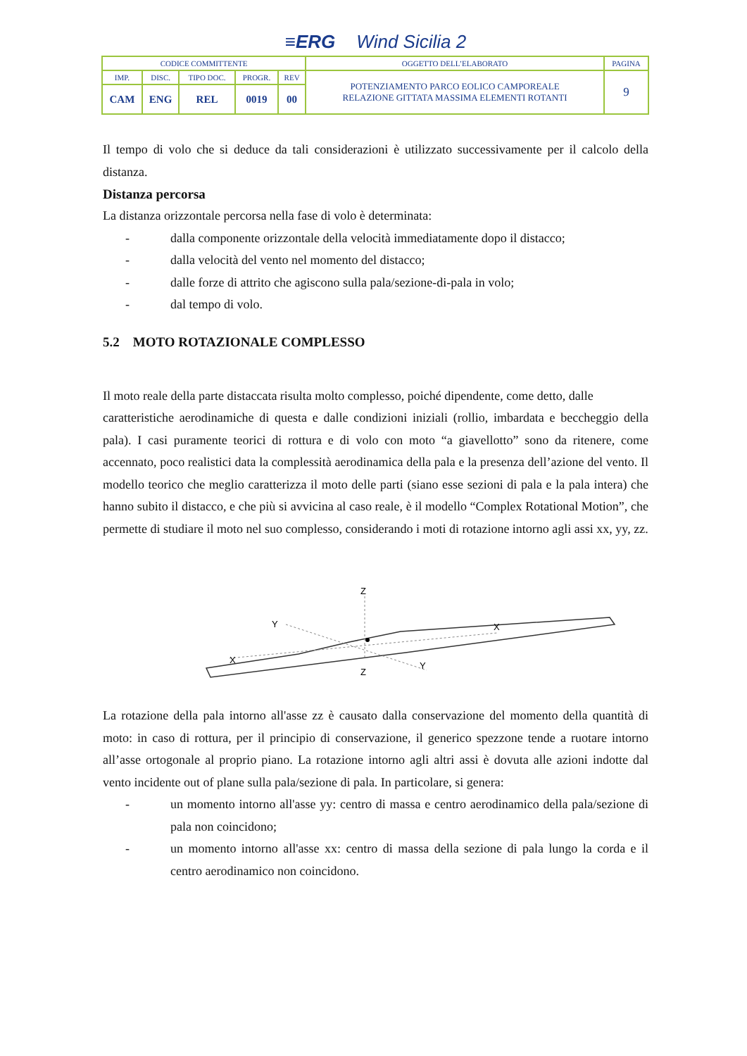≡ERG Wind Sicilia 2
| CODICE COMMITTENTE | | | | | OGGETTO DELL’ELABORATO | PAGINA |
| IMP. | DISC. | TIPO DOC. | PROGR. | REV | POTENZIAMENTO PARCO EOLICO CAMPOREALE RELAZIONE GITTATA MASSIMA ELEMENTI ROTANTI | 9 |
| CAM | ENG | REL | 0019 | 00 | | |
Il tempo di volo che si deduce da tali considerazioni è utilizzato successivamente per il calcolo della distanza.
Distanza percorsa
La distanza orizzontale percorsa nella fase di volo è determinata:
- dalla componente orizzontale della velocità immediatamente dopo il distacco;
- dalla velocità del vento nel momento del distacco;
- dalle forze di attrito che agiscono sulla pala/sezione-di-pala in volo;
- dal tempo di volo.
5.2 MOTO ROTAZIONALE COMPLESSO
Il moto reale della parte distaccata risulta molto complesso, poiché dipendente, come detto, dalle
caratteristiche aerodinamiche di questa e dalle condizioni iniziali (rollio, imbardata e beccheggio della pala). I casi puramente teorici di rottura e di volo con moto “a giavellotto” sono da ritenere, come accennato, poco realistici data la complessità aerodinamica della pala e la presenza dell’azione del vento. Il modello teorico che meglio caratterizza il moto delle parti (siano esse sezioni di pala e la pala intera) che hanno subito il distacco, e che più si avvicina al caso reale, è il modello “Complex Rotational Motion”, che permette di studiare il moto nel suo complesso, considerando i moti di rotazione intorno agli assi xx, yy, zz.
Z
Z
Y
Y
X
X
La rotazione della pala intorno all'asse zz è causato dalla conservazione del momento della quantità di moto: in caso di rottura, per il principio di conservazione, il generico spezzone tende a ruotare intorno all’asse ortogonale al proprio piano. La rotazione intorno agli altri assi è dovuta alle azioni indotte dal vento incidente out of plane sulla pala/sezione di pala. In particolare, si genera:
- un momento intorno all'asse yy: centro di massa e centro aerodinamico della pala/sezione di pala non coincidono;
- un momento intorno all'asse xx: centro di massa della sezione di pala lungo la corda e il centro aerodinamico non coincidono.